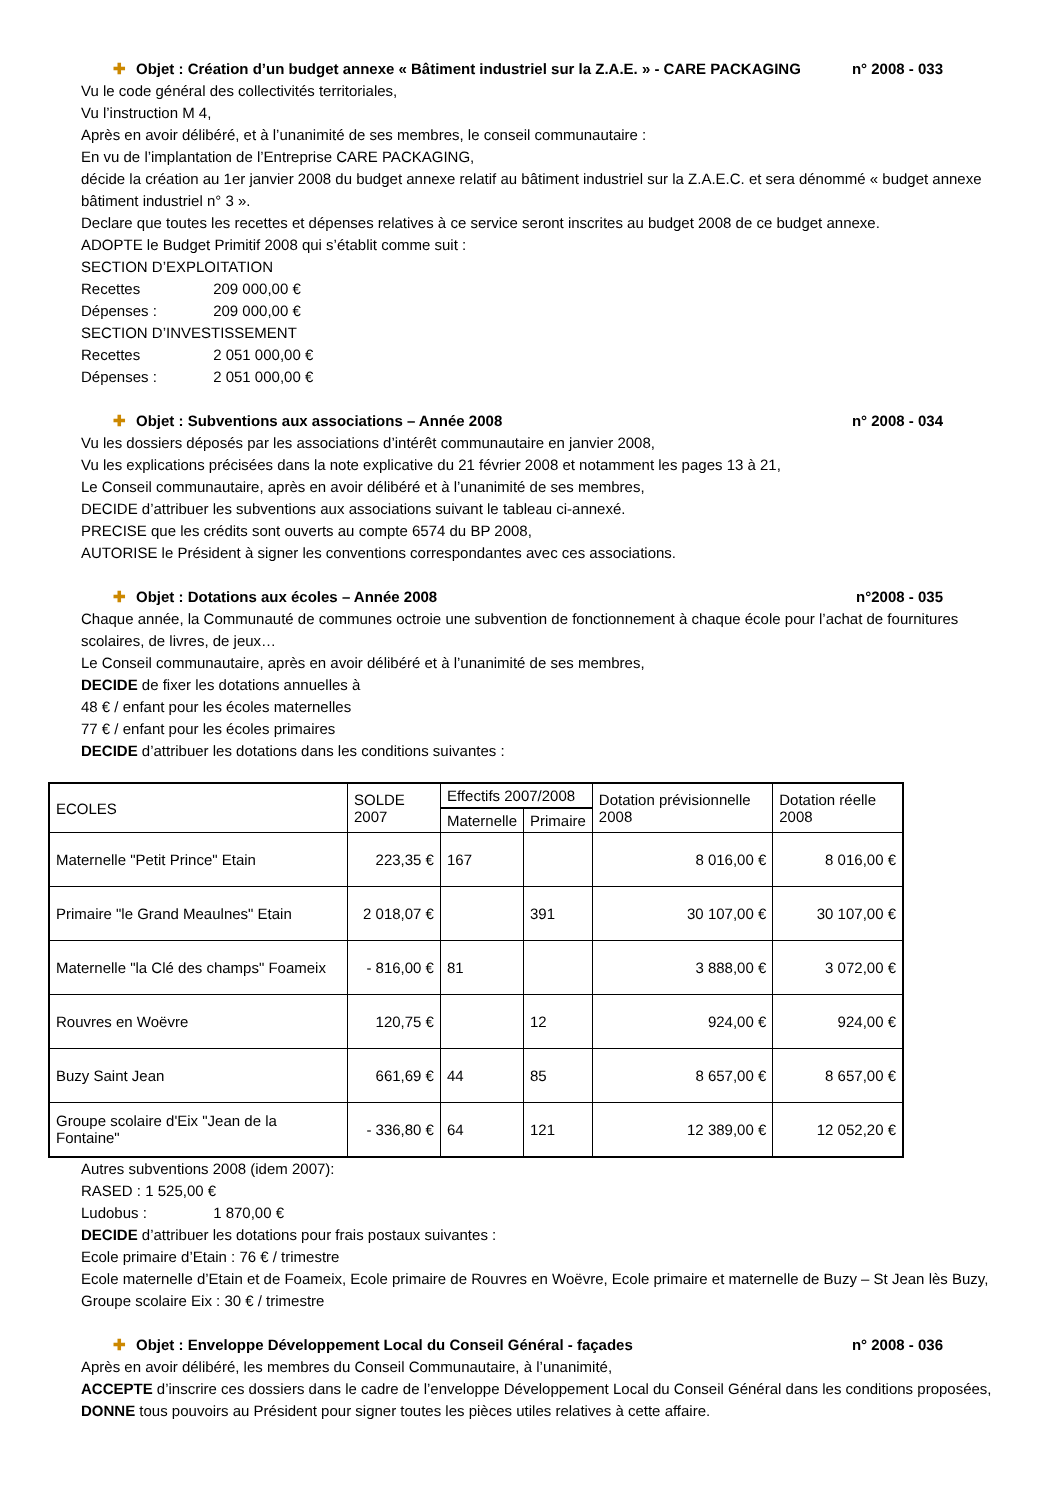✚ Objet : Création d’un budget annexe « Bâtiment industriel sur la Z.A.E. » - CARE PACKAGING n° 2008 - 033
Vu le code général des collectivités territoriales,
Vu l’instruction M 4,
Après en avoir délibéré, et à l’unanimité de ses membres, le conseil communautaire :
En vu de l’implantation de l’Entreprise CARE PACKAGING,
décide la création au 1er janvier 2008 du budget annexe relatif au bâtiment industriel sur la Z.A.E.C. et sera dénommé « budget annexe bâtiment industriel n° 3 ».
Declare que toutes les recettes et dépenses relatives à ce service seront inscrites au budget 2008 de ce budget annexe.
ADOPTE le Budget Primitif 2008 qui s’établit comme suit :
SECTION D’EXPLOITATION
Recettes 209 000,00 €
Dépenses : 209 000,00 €
SECTION D’INVESTISSEMENT
Recettes 2 051 000,00 €
Dépenses : 2 051 000,00 €
✚ Objet : Subventions aux associations – Année 2008 n° 2008 - 034
Vu les dossiers déposés par les associations d’intérêt communautaire en janvier 2008,
Vu les explications précisées dans la note explicative du 21 février 2008 et notamment les pages 13 à 21,
Le Conseil communautaire, après en avoir délibéré et à l’unanimité de ses membres,
DECIDE d’attribuer les subventions aux associations suivant le tableau ci-annexé.
PRECISE que les crédits sont ouverts au compte 6574 du BP 2008,
AUTORISE le Président à signer les conventions correspondantes avec ces associations.
✚ Objet : Dotations aux écoles – Année 2008 n°2008 - 035
Chaque année, la Communauté de communes octroie une subvention de fonctionnement à chaque école pour l’achat de fournitures scolaires, de livres, de jeux…
Le Conseil communautaire, après en avoir délibéré et à l’unanimité de ses membres,
DECIDE de fixer les dotations annuelles à
48 € / enfant pour les écoles maternelles
77 € / enfant pour les écoles primaires
DECIDE d’attribuer les dotations dans les conditions suivantes :
| ECOLES | SOLDE 2007 | Effectifs 2007/2008 | | Dotation prévisionnelle 2008 | Dotation réelle 2008 |
| --- | --- | --- | --- | --- | --- |
| | | Maternelle | Primaire | | |
| Maternelle "Petit Prince" Etain | 223,35 € | 167 | | 8 016,00 € | 8 016,00 € |
| Primaire "le Grand Meaulnes" Etain | 2 018,07 € | | 391 | 30 107,00 € | 30 107,00 € |
| Maternelle "la Clé des champs" Foameix | - 816,00 € | 81 | | 3 888,00 € | 3 072,00 € |
| Rouvres en Woëvre | 120,75 € | | 12 | 924,00 € | 924,00 € |
| Buzy Saint Jean | 661,69 € | 44 | 85 | 8 657,00 € | 8 657,00 € |
| Groupe scolaire d'Eix "Jean de la Fontaine" | - 336,80 € | 64 | 121 | 12 389,00 € | 12 052,20 € |
Autres subventions 2008 (idem 2007):
RASED : 1 525,00 €
Ludobus : 1 870,00 €
DECIDE d’attribuer les dotations pour frais postaux suivantes :
Ecole primaire d’Etain : 76 € / trimestre
Ecole maternelle d’Etain et de Foameix, Ecole primaire de Rouvres en Woëvre, Ecole primaire et maternelle de Buzy – St Jean lès Buzy, Groupe scolaire Eix : 30 € / trimestre
✚ Objet : Enveloppe Développement Local du Conseil Général - façades n° 2008 - 036
Après en avoir délibéré, les membres du Conseil Communautaire, à l’unanimité,
ACCEPTE d’inscrire ces dossiers dans le cadre de l’enveloppe Développement Local du Conseil Général dans les conditions proposées,
DONNE tous pouvoirs au Président pour signer toutes les pièces utiles relatives à cette affaire.